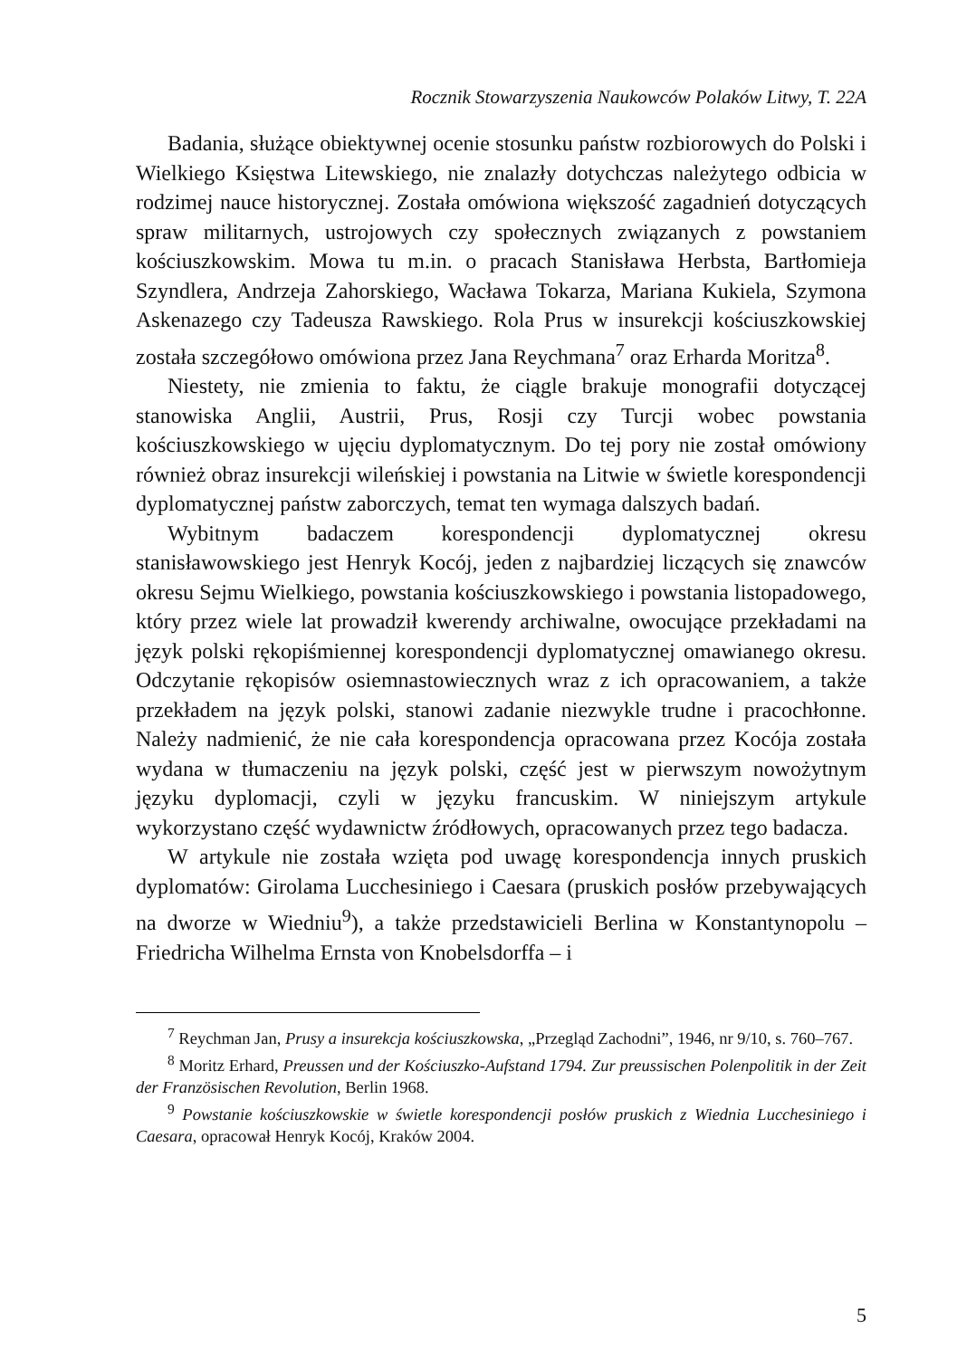Rocznik Stowarzyszenia Naukowców Polaków Litwy, T. 22A
Badania, służące obiektywnej ocenie stosunku państw rozbiorowych do Polski i Wielkiego Księstwa Litewskiego, nie znalazły dotychczas należytego odbicia w rodzimej nauce historycznej. Została omówiona większość zagadnień dotyczących spraw militarnych, ustrojowych czy społecznych związanych z powstaniem kościuszkowskim. Mowa tu m.in. o pracach Stanisława Herbsta, Bartłomieja Szyndlera, Andrzeja Zahorskiego, Wacława Tokarza, Mariana Kukiela, Szymona Askenazego czy Tadeusza Rawskiego. Rola Prus w insurekcji kościuszkowskiej została szczegółowo omówiona przez Jana Reychmana<sup>7</sup> oraz Erharda Moritza<sup>8</sup>.
Niestety, nie zmienia to faktu, że ciągle brakuje monografii dotyczącej stanowiska Anglii, Austrii, Prus, Rosji czy Turcji wobec powstania kościuszkowskiego w ujęciu dyplomatycznym. Do tej pory nie został omówiony również obraz insurekcji wileńskiej i powstania na Litwie w świetle korespondencji dyplomatycznej państw zaborczych, temat ten wymaga dalszych badań.
Wybitnym badaczem korespondencji dyplomatycznej okresu stanisławowskiego jest Henryk Kocój, jeden z najbardziej liczących się znawców okresu Sejmu Wielkiego, powstania kościuszkowskiego i powstania listopadowego, który przez wiele lat prowadził kwerendy archiwalne, owocujące przekładami na język polski rękopiśmiennej korespondencji dyplomatycznej omawianego okresu. Odczytanie rękopisów osiemnastowiecznych wraz z ich opracowaniem, a także przekładem na język polski, stanowi zadanie niezwykle trudne i pracochłonne. Należy nadmienić, że nie cała korespondencja opracowana przez Kocója została wydana w tłumaczeniu na język polski, część jest w pierwszym nowożytnym języku dyplomacji, czyli w języku francuskim. W niniejszym artykule wykorzystano część wydawnictw źródłowych, opracowanych przez tego badacza.
W artykule nie została wzięta pod uwagę korespondencja innych pruskich dyplomatów: Girolama Lucchesiniego i Caesara (pruskich posłów przebywających na dworze w Wiedniu<sup>9</sup>), a także przedstawicieli Berlina w Konstantynopolu – Friedricha Wilhelma Ernsta von Knobelsdorffa – i
<sup>7</sup> Reychman Jan, Prusy a insurekcja kościuszkowska, „Przegląd Zachodni”, 1946, nr 9/10, s. 760–767.
<sup>8</sup> Moritz Erhard, Preussen und der Kościuszko-Aufstand 1794. Zur preussischen Polenpolitik in der Zeit der Französischen Revolution, Berlin 1968.
<sup>9</sup> Powstanie kościuszkowskie w świetle korespondencji posłów pruskich z Wiednia Lucchesiniego i Caesara, opracował Henryk Kocój, Kraków 2004.
5